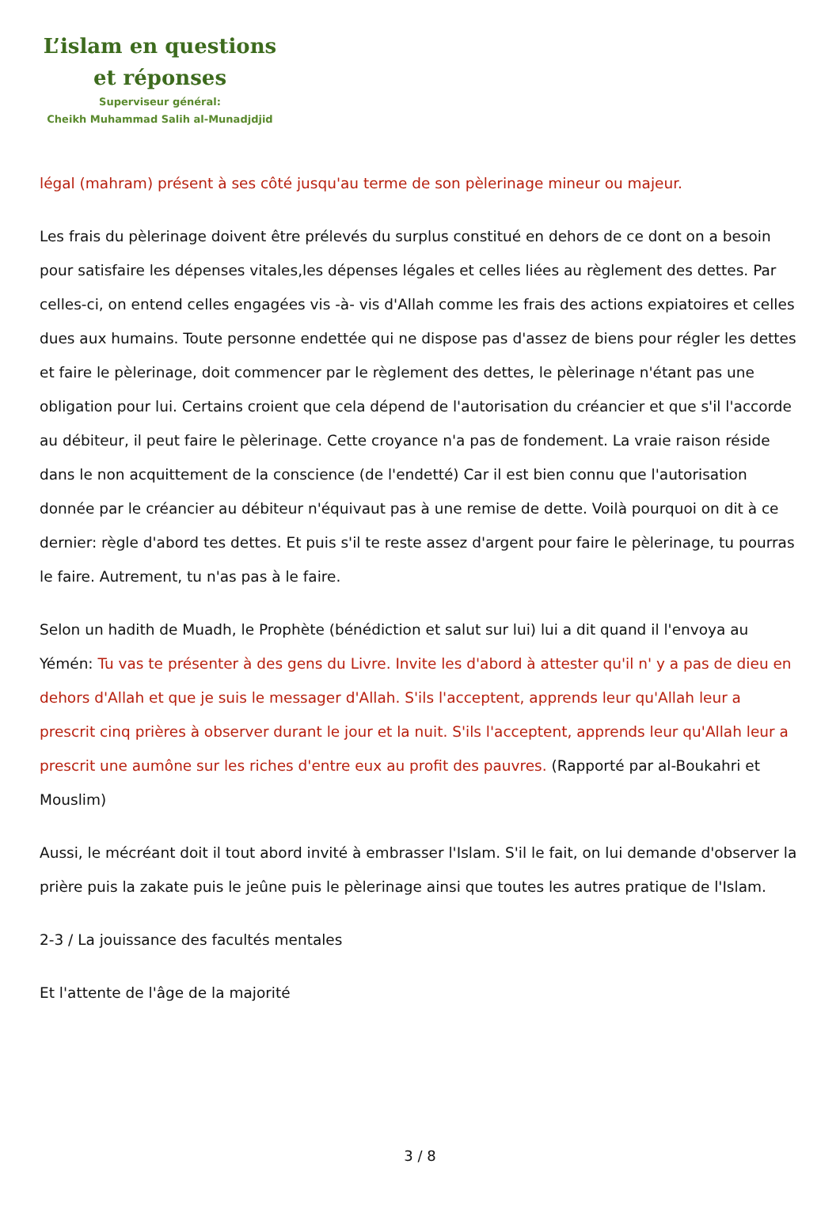L’islam en questions
et réponses
Superviseur général:
Cheikh Muhammad Salih al-Munadjdjid
légal (mahram) présent à ses côté jusqu'au terme de son pèlerinage mineur ou majeur.
Les frais du pèlerinage doivent être prélevés du surplus constitué en dehors de ce dont on a besoin pour satisfaire les dépenses vitales,les dépenses légales et celles liées au règlement des dettes. Par celles-ci, on entend celles engagées vis -à- vis d'Allah comme les frais des actions expiatoires et celles dues aux humains. Toute personne endettée qui ne dispose pas d'assez de biens pour régler les dettes et faire le pèlerinage, doit commencer par le règlement des dettes, le pèlerinage n'étant pas une obligation pour lui. Certains croient que cela dépend de l'autorisation du créancier et que s'il l'accorde au débiteur, il peut faire le pèlerinage. Cette croyance n'a pas de fondement. La vraie raison réside dans le non acquittement de la conscience (de l'endetté) Car il est bien connu que l'autorisation donnée par le créancier au débiteur n'équivaut pas à une remise de dette. Voilà pourquoi on dit à ce dernier: règle d'abord tes dettes. Et puis s'il te reste assez d'argent pour faire le pèlerinage, tu pourras le faire. Autrement, tu n'as pas à le faire.
Selon un hadith de Muadh, le Prophète (bénédiction et salut sur lui) lui a dit quand il l'envoya au Yémén: Tu vas te présenter à des gens du Livre. Invite les d'abord à attester qu'il n' y a pas de dieu en dehors d'Allah et que je suis le messager d'Allah. S'ils l'acceptent, apprends leur qu'Allah leur a prescrit cinq prières à observer durant le jour et la nuit. S'ils l'acceptent, apprends leur qu'Allah leur a prescrit une aumône sur les riches d'entre eux au profit des pauvres. (Rapporté par al-Boukahri et Mouslim)
Aussi, le mécréant doit il tout abord invité à embrasser l'Islam. S'il le fait, on lui demande d'observer la prière puis la zakate puis le jeûne puis le pèlerinage ainsi que toutes les autres pratique de l'Islam.
2-3 / La jouissance des facultés mentales
Et l'attente de l'âge de la majorité
3 / 8